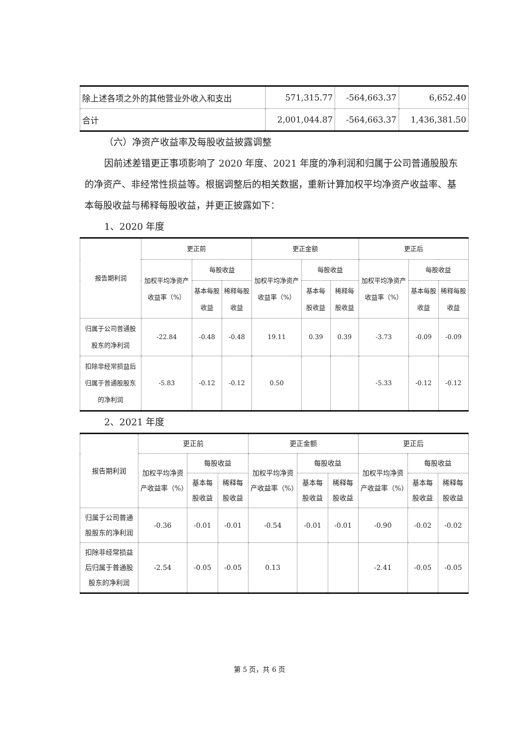| 除上述各项之外的其他营业外收入和支出 | 571,315.77 | -564,663.37 | 6,652.40 |
| 合计 | 2,001,044.87 | -564,663.37 | 1,436,381.50 |
（六）净资产收益率及每股收益披露调整
因前述差错更正事项影响了 2020 年度、2021 年度的净利润和归属于公司普通股股东的净资产、非经常性损益等。根据调整后的相关数据，重新计算加权平均净资产收益率、基本每股收益与稀释每股收益，并更正披露如下：
1、2020 年度
| 报告期利润 | 更正前 | | | 更正金额 | | | 更正后 | | |
| --- | --- | --- | --- | --- | --- | --- | --- | --- | --- |
| | 加权平均净资产收益率（%） | 每股收益 | | 加权平均净资产收益率（%） | 每股收益 | | 加权平均净资产收益率（%） | 每股收益 | |
| | | 基本每股收益 | 稀释每股收益 | | 基本每股收益 | 稀释每股收益 | | 基本每股收益 | 稀释每股收益 |
| 归属于公司普通股股东的净利润 | -22.84 | -0.48 | -0.48 | 19.11 | 0.39 | 0.39 | -3.73 | -0.09 | -0.09 |
| 扣除非经常损益后归属于普通股股东的净利润 | -5.83 | -0.12 | -0.12 | 0.50 | | | -5.33 | -0.12 | -0.12 |
2、2021 年度
| 报告期利润 | 更正前 | | | 更正金额 | | | 更正后 | | |
| --- | --- | --- | --- | --- | --- | --- | --- | --- | --- |
| | 加权平均净资产收益率（%） | 每股收益 | | 加权平均净资产收益率（%） | 每股收益 | | 加权平均净资产收益率（%） | 每股收益 | |
| | | 基本每股收益 | 稀释每股收益 | | 基本每股收益 | 稀释每股收益 | | 基本每股收益 | 稀释每股收益 |
| 归属于公司普通股股东的净利润 | -0.36 | -0.01 | -0.01 | -0.54 | -0.01 | -0.01 | -0.90 | -0.02 | -0.02 |
| 扣除非经常损益后归属于普通股股东的净利润 | -2.54 | -0.05 | -0.05 | 0.13 | | | -2.41 | -0.05 | -0.05 |
第 5 页，共 6 页